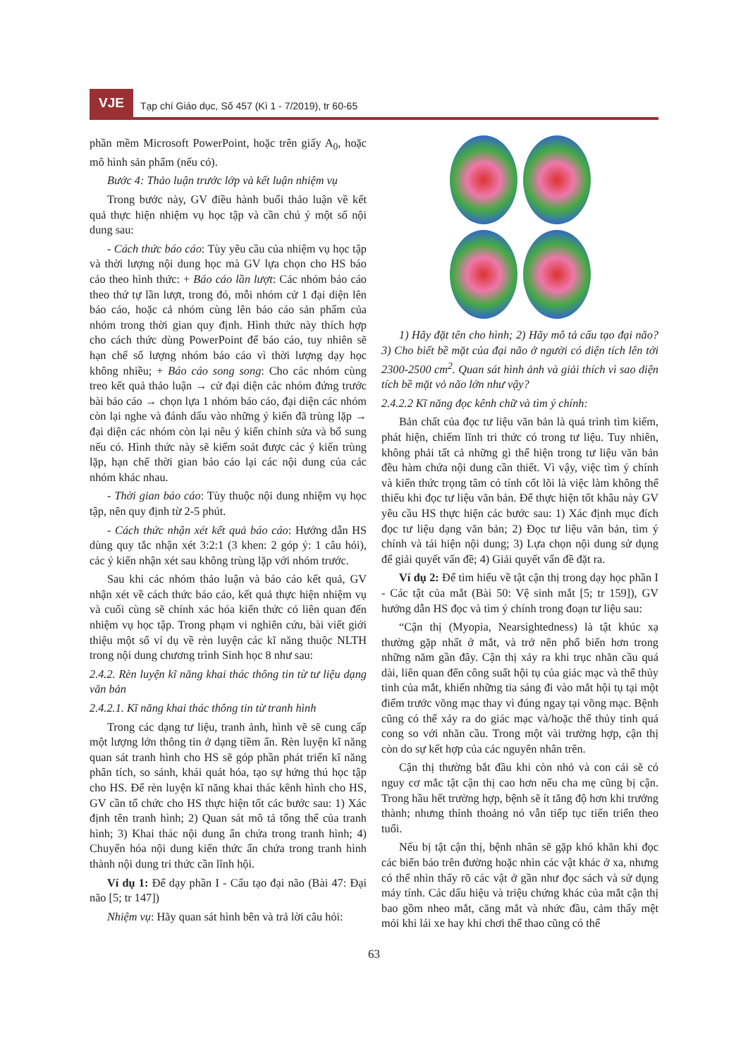VJE
Tạp chí Giáo dục, Số 457 (Kì 1 - 7/2019), tr 60-65
phần mềm Microsoft PowerPoint, hoặc trên giấy A<sub>0</sub>, hoặc mô hình sản phẩm (nếu có).
Bước 4: Thảo luận trước lớp và kết luận nhiệm vụ
Trong bước này, GV điều hành buổi thảo luận về kết quả thực hiện nhiệm vụ học tập và cần chú ý một số nội dung sau:
- Cách thức báo cáo: Tùy yêu cầu của nhiệm vụ học tập và thời lượng nội dung học mà GV lựa chọn cho HS báo cáo theo hình thức: + Báo cáo lần lượt: Các nhóm báo cáo theo thứ tự lần lượt, trong đó, mỗi nhóm cử 1 đại diện lên báo cáo, hoặc cả nhóm cùng lên báo cáo sản phẩm của nhóm trong thời gian quy định. Hình thức này thích hợp cho cách thức dùng PowerPoint để báo cáo, tuy nhiên sẽ hạn chế số lượng nhóm báo cáo vì thời lượng dạy học không nhiều; + Báo cáo song song: Cho các nhóm cùng treo kết quả thảo luận → cử đại diện các nhóm đứng trước bài báo cáo → chọn lựa 1 nhóm báo cáo, đại diện các nhóm còn lại nghe và đánh dấu vào những ý kiến đã trùng lặp → đại diện các nhóm còn lại nêu ý kiến chỉnh sửa và bổ sung nếu có. Hình thức này sẽ kiểm soát được các ý kiến trùng lặp, hạn chế thời gian báo cáo lại các nội dung của các nhóm khác nhau.
- Thời gian báo cáo: Tùy thuộc nội dung nhiệm vụ học tập, nên quy định từ 2-5 phút.
- Cách thức nhận xét kết quả báo cáo: Hướng dẫn HS dùng quy tắc nhận xét 3:2:1 (3 khen: 2 góp ý: 1 câu hỏi), các ý kiến nhận xét sau không trùng lặp với nhóm trước.
Sau khi các nhóm thảo luận và báo cáo kết quả, GV nhận xét về cách thức báo cáo, kết quả thực hiện nhiệm vụ và cuối cùng sẽ chính xác hóa kiến thức có liên quan đến nhiệm vụ học tập. Trong phạm vi nghiên cứu, bài viết giới thiệu một số ví dụ về rèn luyện các kĩ năng thuộc NLTH trong nội dung chương trình Sinh học 8 như sau:
2.4.2. Rèn luyện kĩ năng khai thác thông tin từ tư liệu dạng văn bản
2.4.2.1. Kĩ năng khai thác thông tin từ tranh hình
Trong các dạng tư liệu, tranh ảnh, hình vẽ sẽ cung cấp một lượng lớn thông tin ở dạng tiềm ẩn. Rèn luyện kĩ năng quan sát tranh hình cho HS sẽ góp phần phát triển kĩ năng phân tích, so sánh, khái quát hóa, tạo sự hứng thú học tập cho HS. Để rèn luyện kĩ năng khai thác kênh hình cho HS, GV cần tổ chức cho HS thực hiện tốt các bước sau: 1) Xác định tên tranh hình; 2) Quan sát mô tả tổng thể của tranh hình; 3) Khai thác nội dung ẩn chứa trong tranh hình; 4) Chuyển hóa nội dung kiến thức ẩn chứa trong tranh hình thành nội dung tri thức cần lĩnh hội.
Ví dụ 1: Để dạy phần I - Cấu tạo đại não (Bài 47: Đại não [5; tr 147])
Nhiệm vụ: Hãy quan sát hình bên và trả lời câu hỏi:
1) Hãy đặt tên cho hình; 2) Hãy mô tả cấu tạo đại não? 3) Cho biết bề mặt của đại não ở người có diện tích lên tới 2300-2500 cm<sup>2</sup>. Quan sát hình ảnh và giải thích vì sao diện tích bề mặt vỏ não lớn như vậy?
2.4.2.2 Kĩ năng đọc kênh chữ và tìm ý chính:
Bản chất của đọc tư liệu văn bản là quá trình tìm kiếm, phát hiện, chiếm lĩnh tri thức có trong tư liệu. Tuy nhiên, không phải tất cả những gì thể hiện trong tư liệu văn bản đều hàm chứa nội dung cần thiết. Vì vậy, việc tìm ý chính và kiến thức trọng tâm có tính cốt lõi là việc làm không thể thiếu khi đọc tư liệu văn bản. Để thực hiện tốt khâu này GV yêu cầu HS thực hiện các bước sau: 1) Xác định mục đích đọc tư liệu dạng văn bản; 2) Đọc tư liệu văn bản, tìm ý chính và tái hiện nội dung; 3) Lựa chọn nội dung sử dụng để giải quyết vấn đề; 4) Giải quyết vấn đề đặt ra.
Ví dụ 2: Để tìm hiểu về tật cận thị trong dạy học phần I - Các tật của mắt (Bài 50: Vệ sinh mắt [5; tr 159]), GV hướng dẫn HS đọc và tìm ý chính trong đoạn tư liệu sau:
“Cận thị (Myopia, Nearsightedness) là tật khúc xạ thường gặp nhất ở mắt, và trở nên phổ biến hơn trong những năm gần đây. Cận thị xảy ra khi trục nhãn cầu quá dài, liên quan đến công suất hội tụ của giác mạc và thể thủy tinh của mắt, khiến những tia sáng đi vào mắt hội tụ tại một điểm trước võng mạc thay vì đúng ngay tại võng mạc. Bệnh cũng có thể xảy ra do giác mạc và/hoặc thể thủy tinh quá cong so với nhãn cầu. Trong một vài trường hợp, cận thị còn do sự kết hợp của các nguyên nhân trên.
Cận thị thường bắt đầu khi còn nhỏ và con cái sẽ có nguy cơ mắc tật cận thị cao hơn nếu cha mẹ cũng bị cận. Trong hầu hết trường hợp, bệnh sẽ ít tăng độ hơn khi trưởng thành; nhưng thỉnh thoảng nó vẫn tiếp tục tiến triển theo tuổi.
Nếu bị tật cận thị, bệnh nhân sẽ gặp khó khăn khi đọc các biển báo trên đường hoặc nhìn các vật khác ở xa, nhưng có thể nhìn thấy rõ các vật ở gần như đọc sách và sử dụng máy tính. Các dấu hiệu và triệu chứng khác của mắt cận thị bao gồm nheo mắt, căng mắt và nhức đầu, cảm thấy mệt mỏi khi lái xe hay khi chơi thể thao cũng có thể
63